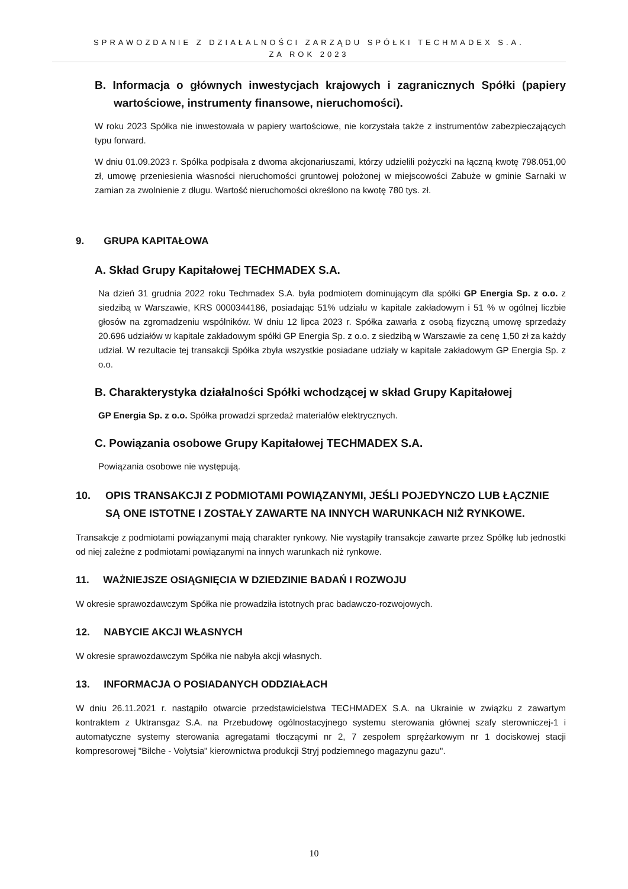SPRAWOZDANIE Z DZIAŁALNOŚCI ZARZĄDU SPÓŁKI TECHMADEX S.A.
ZA ROK 2023
B. Informacja o głównych inwestycjach krajowych i zagranicznych Spółki (papiery wartościowe, instrumenty finansowe, nieruchomości).
W roku 2023 Spółka nie inwestowała w papiery wartościowe, nie korzystała także z instrumentów zabezpieczających typu forward.
W dniu 01.09.2023 r. Spółka podpisała z dwoma akcjonariuszami, którzy udzielili pożyczki na łączną kwotę 798.051,00 zł, umowę przeniesienia własności nieruchomości gruntowej położonej w miejscowości Zabuże w gminie Sarnaki w zamian za zwolnienie z długu. Wartość nieruchomości określono na kwotę 780 tys. zł.
9. GRUPA KAPITAŁOWA
A. Skład Grupy Kapitałowej TECHMADEX S.A.
Na dzień 31 grudnia 2022 roku Techmadex S.A. była podmiotem dominującym dla spółki GP Energia Sp. z o.o. z siedzibą w Warszawie, KRS 0000344186, posiadając 51% udziału w kapitale zakładowym i 51 % w ogólnej liczbie głosów na zgromadzeniu wspólników. W dniu 12 lipca 2023 r. Spółka zawarła z osobą fizyczną umowę sprzedaży 20.696 udziałów w kapitale zakładowym spółki GP Energia Sp. z o.o. z siedzibą w Warszawie za cenę 1,50 zł za każdy udział. W rezultacie tej transakcji Spółka zbyła wszystkie posiadane udziały w kapitale zakładowym GP Energia Sp. z o.o.
B. Charakterystyka działalności Spółki wchodzącej w skład Grupy Kapitałowej
GP Energia Sp. z o.o. Spółka prowadzi sprzedaż materiałów elektrycznych.
C. Powiązania osobowe Grupy Kapitałowej TECHMADEX S.A.
Powiązania osobowe nie występują.
10. OPIS TRANSAKCJI Z PODMIOTAMI POWIĄZANYMI, JEŚLI POJEDYNCZO LUB ŁĄCZNIE SĄ ONE ISTOTNE I ZOSTAŁY ZAWARTE NA INNYCH WARUNKACH NIŻ RYNKOWE.
Transakcje z podmiotami powiązanymi mają charakter rynkowy. Nie wystąpiły transakcje zawarte przez Spółkę lub jednostki od niej zależne z podmiotami powiązanymi na innych warunkach niż rynkowe.
11. WAŻNIEJSZE OSIĄGNIĘCIA W DZIEDZINIE BADAŃ I ROZWOJU
W okresie sprawozdawczym Spółka nie prowadziła istotnych prac badawczo-rozwojowych.
12. NABYCIE AKCJI WŁASNYCH
W okresie sprawozdawczym Spółka nie nabyła akcji własnych.
13. INFORMACJA O POSIADANYCH ODDZIAŁACH
W dniu 26.11.2021 r. nastąpiło otwarcie przedstawicielstwa TECHMADEX S.A. na Ukrainie w związku z zawartym kontraktem z Uktransgaz S.A. na Przebudowę ogólnostacyjnego systemu sterowania głównej szafy sterowniczej-1 i automatyczne systemy sterowania agregatami tłoczącymi nr 2, 7 zespołem sprężarkowym nr 1 dociskowej stacji kompresorowej "Bilche - Volytsia" kierownictwa produkcji Stryj podziemnego magazynu gazu".
10